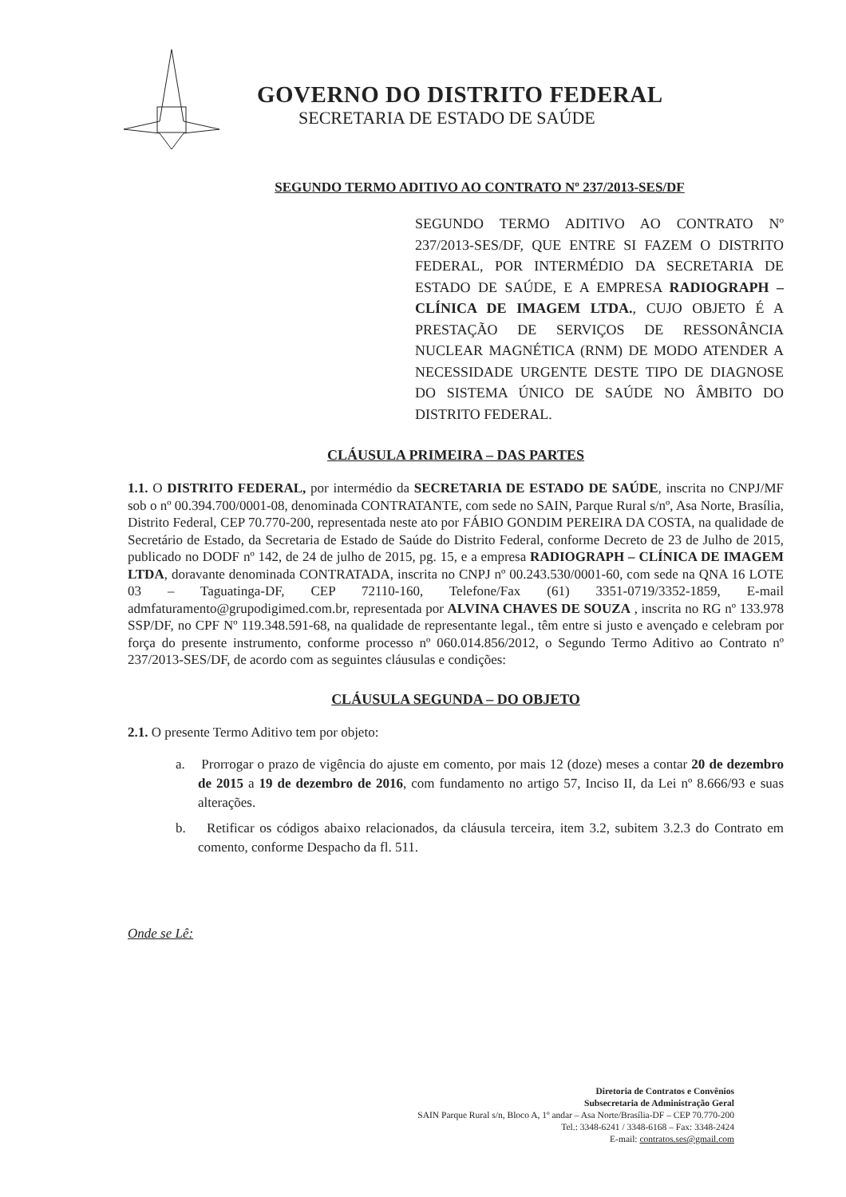GOVERNO DO DISTRITO FEDERAL
SECRETARIA DE ESTADO DE SAÚDE
SEGUNDO TERMO ADITIVO AO CONTRATO Nº 237/2013-SES/DF
SEGUNDO TERMO ADITIVO AO CONTRATO Nº 237/2013-SES/DF, QUE ENTRE SI FAZEM O DISTRITO FEDERAL, POR INTERMÉDIO DA SECRETARIA DE ESTADO DE SAÚDE, E A EMPRESA RADIOGRAPH – CLÍNICA DE IMAGEM LTDA., CUJO OBJETO É A PRESTAÇÃO DE SERVIÇOS DE RESSONÂNCIA NUCLEAR MAGNÉTICA (RNM) DE MODO ATENDER A NECESSIDADE URGENTE DESTE TIPO DE DIAGNOSE DO SISTEMA ÚNICO DE SAÚDE NO ÂMBITO DO DISTRITO FEDERAL.
CLÁUSULA PRIMEIRA – DAS PARTES
1.1. O DISTRITO FEDERAL, por intermédio da SECRETARIA DE ESTADO DE SAÚDE, inscrita no CNPJ/MF sob o nº 00.394.700/0001-08, denominada CONTRATANTE, com sede no SAIN, Parque Rural s/nº, Asa Norte, Brasília, Distrito Federal, CEP 70.770-200, representada neste ato por FÁBIO GONDIM PEREIRA DA COSTA, na qualidade de Secretário de Estado, da Secretaria de Estado de Saúde do Distrito Federal, conforme Decreto de 23 de Julho de 2015, publicado no DODF nº 142, de 24 de julho de 2015, pg. 15, e a empresa RADIOGRAPH – CLÍNICA DE IMAGEM LTDA, doravante denominada CONTRATADA, inscrita no CNPJ nº 00.243.530/0001-60, com sede na QNA 16 LOTE 03 – Taguatinga-DF, CEP 72110-160, Telefone/Fax (61) 3351-0719/3352-1859, E-mail admfaturamento@grupodigimed.com.br, representada por ALVINA CHAVES DE SOUZA , inscrita no RG nº 133.978 SSP/DF, no CPF Nº 119.348.591-68, na qualidade de representante legal., têm entre si justo e avençado e celebram por força do presente instrumento, conforme processo nº 060.014.856/2012, o Segundo Termo Aditivo ao Contrato nº 237/2013-SES/DF, de acordo com as seguintes cláusulas e condições:
CLÁUSULA SEGUNDA – DO OBJETO
2.1. O presente Termo Aditivo tem por objeto:
a. Prorrogar o prazo de vigência do ajuste em comento, por mais 12 (doze) meses a contar 20 de dezembro de 2015 a 19 de dezembro de 2016, com fundamento no artigo 57, Inciso II, da Lei nº 8.666/93 e suas alterações.
b. Retificar os códigos abaixo relacionados, da cláusula terceira, item 3.2, subitem 3.2.3 do Contrato em comento, conforme Despacho da fl. 511.
Onde se Lê:
Diretoria de Contratos e Convênios
Subsecretaria de Administração Geral
SAIN Parque Rural s/n, Bloco A, 1º andar – Asa Norte/Brasília-DF – CEP 70.770-200
Tel.: 3348-6241 / 3348-6168 – Fax: 3348-2424
E-mail: contratos.ses@gmail.com